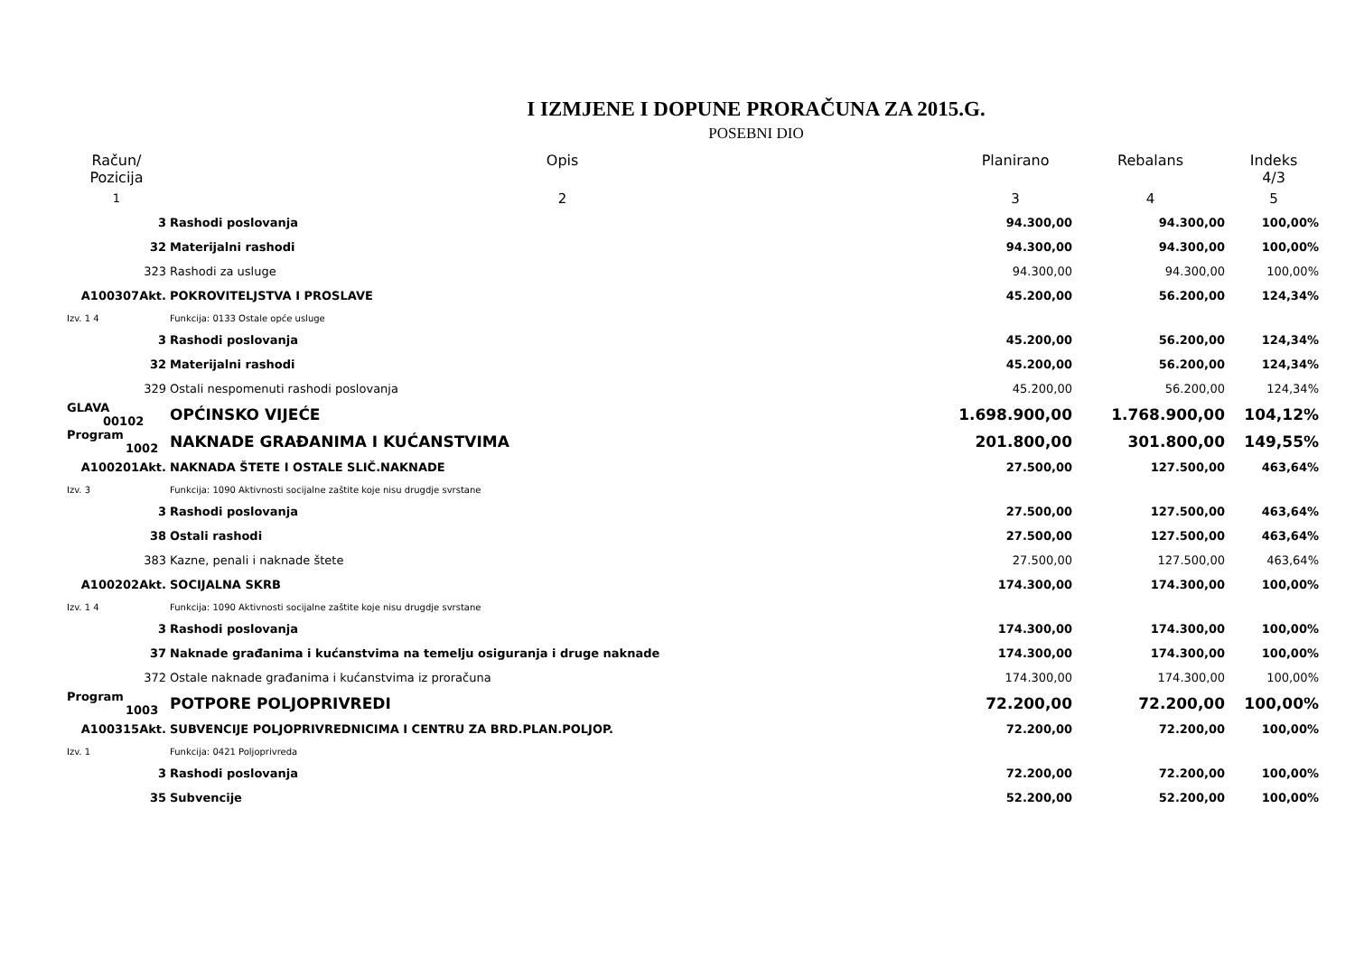I IZMJENE I DOPUNE PRORAČUNA ZA 2015.G.
POSEBNI DIO
| Račun/ Pozicija | Opis | Planirano | Rebalans | Indeks 4/3 |
| --- | --- | --- | --- | --- |
| 1 | 2 | 3 | 4 | 5 |
| 3 | Rashodi poslovanja | 94.300,00 | 94.300,00 | 100,00% |
| 32 | Materijalni rashodi | 94.300,00 | 94.300,00 | 100,00% |
| 323 | Rashodi za usluge | 94.300,00 | 94.300,00 | 100,00% |
| A100307Akt. | POKROVITELJSTVA I PROSLAVE | 45.200,00 | 56.200,00 | 124,34% |
| Izv. 1 4 | Funkcija: 0133 Ostale opće usluge | | | |
| 3 | Rashodi poslovanja | 45.200,00 | 56.200,00 | 124,34% |
| 32 | Materijalni rashodi | 45.200,00 | 56.200,00 | 124,34% |
| 329 | Ostali nespomenuti rashodi poslovanja | 45.200,00 | 56.200,00 | 124,34% |
| GLAVA 00102 | OPĆINSKO VIJEĆE | 1.698.900,00 | 1.768.900,00 | 104,12% |
| Program 1002 | NAKNADE GRAĐANIMA I KUĆANSTVIMA | 201.800,00 | 301.800,00 | 149,55% |
| A100201Akt. | NAKNADA ŠTETE I OSTALE SLIČ.NAKNADE | 27.500,00 | 127.500,00 | 463,64% |
| Izv. 3 | Funkcija: 1090 Aktivnosti socijalne zaštite koje nisu drugdje svrstane | | | |
| 3 | Rashodi poslovanja | 27.500,00 | 127.500,00 | 463,64% |
| 38 | Ostali rashodi | 27.500,00 | 127.500,00 | 463,64% |
| 383 | Kazne, penali i naknade štete | 27.500,00 | 127.500,00 | 463,64% |
| A100202Akt. | SOCIJALNA SKRB | 174.300,00 | 174.300,00 | 100,00% |
| Izv. 1 4 | Funkcija: 1090 Aktivnosti socijalne zaštite koje nisu drugdje svrstane | | | |
| 3 | Rashodi poslovanja | 174.300,00 | 174.300,00 | 100,00% |
| 37 | Naknade građanima i kućanstvima na temelju osiguranja i druge naknade | 174.300,00 | 174.300,00 | 100,00% |
| 372 | Ostale naknade građanima i kućanstvima iz proračuna | 174.300,00 | 174.300,00 | 100,00% |
| Program 1003 | POTPORE POLJOPRIVREDI | 72.200,00 | 72.200,00 | 100,00% |
| A100315Akt. | SUBVENCIJE POLJOPRIVREDNICIMA I CENTRU ZA BRD.PLAN.POLJOP. | 72.200,00 | 72.200,00 | 100,00% |
| Izv. 1 | Funkcija: 0421 Poljoprivreda | | | |
| 3 | Rashodi poslovanja | 72.200,00 | 72.200,00 | 100,00% |
| 35 | Subvencije | 52.200,00 | 52.200,00 | 100,00% |